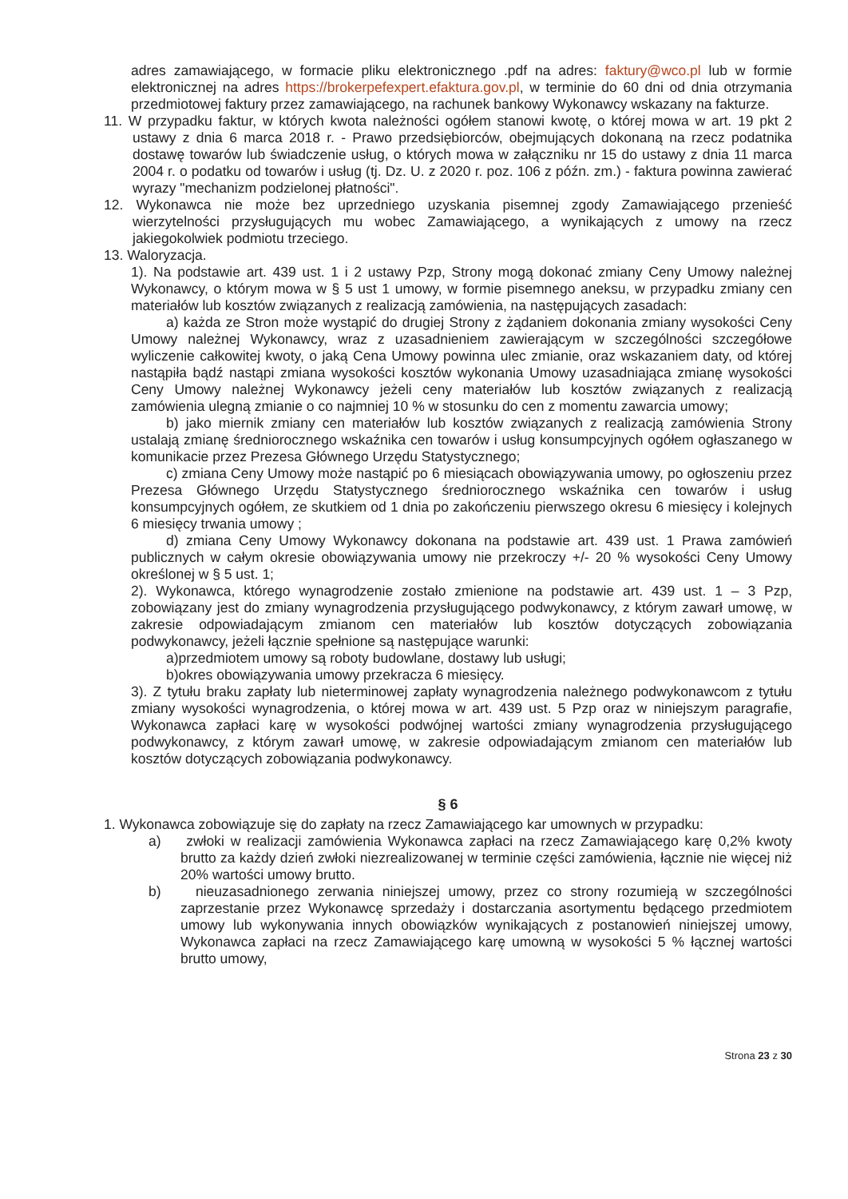adres zamawiającego, w formacie pliku elektronicznego .pdf na adres: faktury@wco.pl lub w formie elektronicznej na adres https://brokerpefexpert.efaktura.gov.pl, w terminie do 60 dni od dnia otrzymania przedmiotowej faktury przez zamawiającego, na rachunek bankowy Wykonawcy wskazany na fakturze.
11. W przypadku faktur, w których kwota należności ogółem stanowi kwotę, o której mowa w art. 19 pkt 2 ustawy z dnia 6 marca 2018 r. - Prawo przedsiębiorców, obejmujących dokonaną na rzecz podatnika dostawę towarów lub świadczenie usług, o których mowa w załączniku nr 15 do ustawy z dnia 11 marca 2004 r. o podatku od towarów i usług (tj. Dz. U. z 2020 r. poz. 106 z późn. zm.) - faktura powinna zawierać wyrazy "mechanizm podzielonej płatności".
12. Wykonawca nie może bez uprzedniego uzyskania pisemnej zgody Zamawiającego przenieść wierzytelności przysługujących mu wobec Zamawiającego, a wynikających z umowy na rzecz jakiegokolwiek podmiotu trzeciego.
13. Waloryzacja.
1). Na podstawie art. 439 ust. 1 i 2 ustawy Pzp, Strony mogą dokonać zmiany Ceny Umowy należnej Wykonawcy, o którym mowa w § 5 ust 1 umowy, w formie pisemnego aneksu, w przypadku zmiany cen materiałów lub kosztów związanych z realizacją zamówienia, na następujących zasadach:
a) każda ze Stron może wystąpić do drugiej Strony z żądaniem dokonania zmiany wysokości Ceny Umowy należnej Wykonawcy, wraz z uzasadnieniem zawierającym w szczególności szczegółowe wyliczenie całkowitej kwoty, o jaką Cena Umowy powinna ulec zmianie, oraz wskazaniem daty, od której nastąpiła bądź nastąpi zmiana wysokości kosztów wykonania Umowy uzasadniająca zmianę wysokości Ceny Umowy należnej Wykonawcy jeżeli ceny materiałów lub kosztów związanych z realizacją zamówienia ulegną zmianie o co najmniej 10 % w stosunku do cen z momentu zawarcia umowy;
b) jako miernik zmiany cen materiałów lub kosztów związanych z realizacją zamówienia Strony ustalają zmianę średniorocznego wskaźnika cen towarów i usług konsumpcyjnych ogółem ogłaszanego w komunikacie przez Prezesa Głównego Urzędu Statystycznego;
c) zmiana Ceny Umowy może nastąpić po 6 miesiącach obowiązywania umowy, po ogłoszeniu przez Prezesa Głównego Urzędu Statystycznego średniorocznego wskaźnika cen towarów i usług konsumpcyjnych ogółem, ze skutkiem od 1 dnia po zakończeniu pierwszego okresu 6 miesięcy i kolejnych 6 miesięcy trwania umowy ;
d) zmiana Ceny Umowy Wykonawcy dokonana na podstawie art. 439 ust. 1 Prawa zamówień publicznych w całym okresie obowiązywania umowy nie przekroczy +/- 20 % wysokości Ceny Umowy określonej w § 5 ust. 1;
2). Wykonawca, którego wynagrodzenie zostało zmienione na podstawie art. 439 ust. 1 – 3 Pzp, zobowiązany jest do zmiany wynagrodzenia przysługującego podwykonawcy, z którym zawarł umowę, w zakresie odpowiadającym zmianom cen materiałów lub kosztów dotyczących zobowiązania podwykonawcy, jeżeli łącznie spełnione są następujące warunki:
a)przedmiotem umowy są roboty budowlane, dostawy lub usługi;
b)okres obowiązywania umowy przekracza 6 miesięcy.
3). Z tytułu braku zapłaty lub nieterminowej zapłaty wynagrodzenia należnego podwykonawcom z tytułu zmiany wysokości wynagrodzenia, o której mowa w art. 439 ust. 5 Pzp oraz w niniejszym paragrafie, Wykonawca zapłaci karę w wysokości podwójnej wartości zmiany wynagrodzenia przysługującego podwykonawcy, z którym zawarł umowę, w zakresie odpowiadającym zmianom cen materiałów lub kosztów dotyczących zobowiązania podwykonawcy.
§ 6
1. Wykonawca zobowiązuje się do zapłaty na rzecz Zamawiającego kar umownych w przypadku:
a) zwłoki w realizacji zamówienia Wykonawca zapłaci na rzecz Zamawiającego karę 0,2% kwoty brutto za każdy dzień zwłoki niezrealizowanej w terminie części zamówienia, łącznie nie więcej niż 20% wartości umowy brutto.
b) nieuzasadnionego zerwania niniejszej umowy, przez co strony rozumieją w szczególności zaprzestanie przez Wykonawcę sprzedaży i dostarczania asortymentu będącego przedmiotem umowy lub wykonywania innych obowiązków wynikających z postanowień niniejszej umowy, Wykonawca zapłaci na rzecz Zamawiającego karę umowną w wysokości 5 % łącznej wartości brutto umowy,
Strona 23 z 30